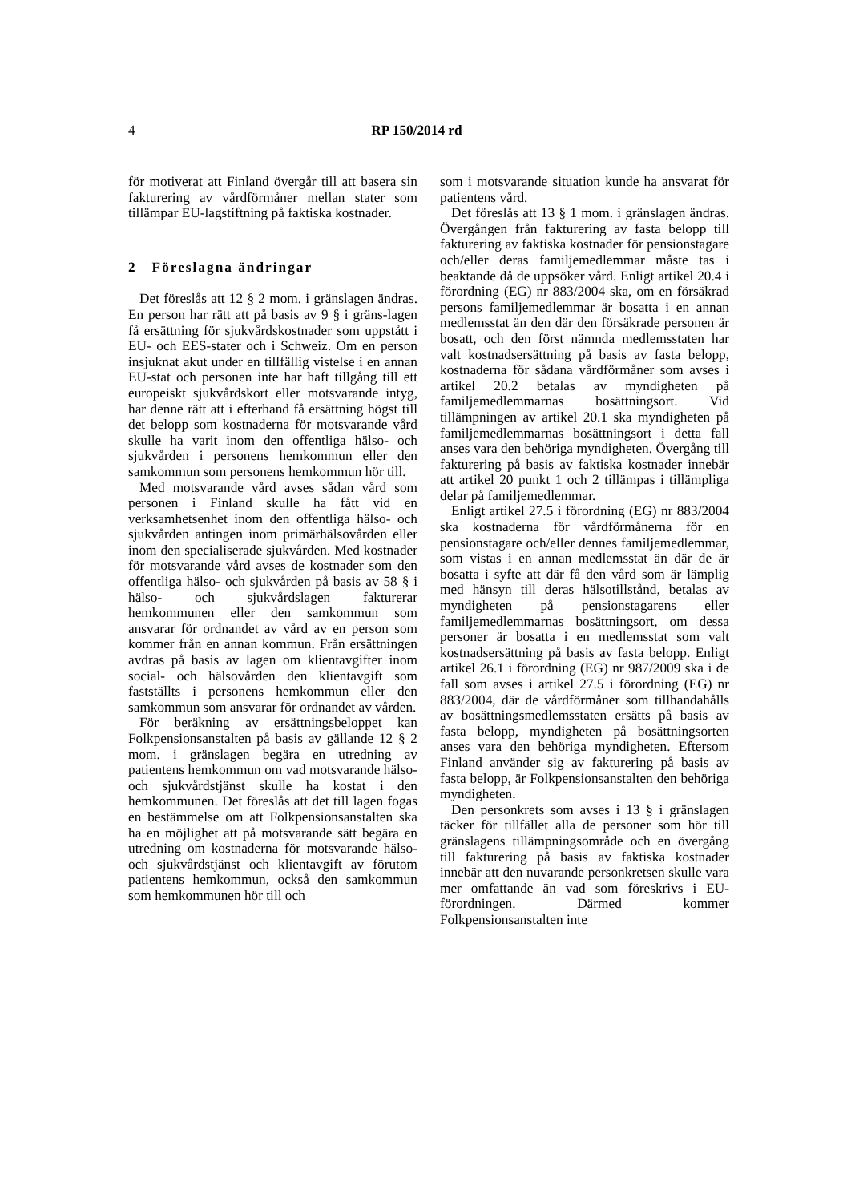4 RP 150/2014 rd
för motiverat att Finland övergår till att basera sin fakturering av vårdförmåner mellan stater som tillämpar EU-lagstiftning på faktiska kostnader.
2 Föreslagna ändringar
Det föreslås att 12 § 2 mom. i gränslagen ändras. En person har rätt att på basis av 9 § i gräns-lagen få ersättning för sjukvårdskostnader som uppstått i EU- och EES-stater och i Schweiz. Om en person insjuknat akut under en tillfällig vistelse i en annan EU-stat och personen inte har haft tillgång till ett europeiskt sjukvårdskort eller motsvarande intyg, har denne rätt att i efterhand få ersättning högst till det belopp som kostnaderna för motsvarande vård skulle ha varit inom den offentliga hälso- och sjukvården i personens hemkommun eller den samkommun som personens hemkommun hör till.
Med motsvarande vård avses sådan vård som personen i Finland skulle ha fått vid en verksamhetsenhet inom den offentliga hälso- och sjukvården antingen inom primärhälsovården eller inom den specialiserade sjukvården. Med kostnader för motsvarande vård avses de kostnader som den offentliga hälso- och sjukvården på basis av 58 § i hälso- och sjukvårdslagen fakturerar hemkommunen eller den samkommun som ansvarar för ordnandet av vård av en person som kommer från en annan kommun. Från ersättningen avdras på basis av lagen om klientavgifter inom social- och hälsovården den klientavgift som fastställts i personens hemkommun eller den samkommun som ansvarar för ordnandet av vården.
För beräkning av ersättningsbeloppet kan Folkpensionsanstalten på basis av gällande 12 § 2 mom. i gränslagen begära en utredning av patientens hemkommun om vad motsvarande hälso- och sjukvårdstjänst skulle ha kostat i den hemkommunen. Det föreslås att det till lagen fogas en bestämmelse om att Folkpensionsanstalten ska ha en möjlighet att på motsvarande sätt begära en utredning om kostnaderna för motsvarande hälso- och sjukvårdstjänst och klientavgift av förutom patientens hemkommun, också den samkommun som hemkommunen hör till och
som i motsvarande situation kunde ha ansvarat för patientens vård.
Det föreslås att 13 § 1 mom. i gränslagen ändras. Övergången från fakturering av fasta belopp till fakturering av faktiska kostnader för pensionstagare och/eller deras familjemedlemmar måste tas i beaktande då de uppsöker vård. Enligt artikel 20.4 i förordning (EG) nr 883/2004 ska, om en försäkrad persons familjemedlemmar är bosatta i en annan medlemsstat än den där den försäkrade personen är bosatt, och den först nämnda medlemsstaten har valt kostnadsersättning på basis av fasta belopp, kostnaderna för sådana vårdförmåner som avses i artikel 20.2 betalas av myndigheten på familjemedlemmarnas bosättningsort. Vid tillämpningen av artikel 20.1 ska myndigheten på familjemedlemmarnas bosättningsort i detta fall anses vara den behöriga myndigheten. Övergång till fakturering på basis av faktiska kostnader innebär att artikel 20 punkt 1 och 2 tillämpas i tillämpliga delar på familjemedlemmar.
Enligt artikel 27.5 i förordning (EG) nr 883/2004 ska kostnaderna för vårdförmånerna för en pensionstagare och/eller dennes familjemedlemmar, som vistas i en annan medlemsstat än där de är bosatta i syfte att där få den vård som är lämplig med hänsyn till deras hälsotillstånd, betalas av myndigheten på pensionstagarens eller familjemedlemmarnas bosättningsort, om dessa personer är bosatta i en medlemsstat som valt kostnadsersättning på basis av fasta belopp. Enligt artikel 26.1 i förordning (EG) nr 987/2009 ska i de fall som avses i artikel 27.5 i förordning (EG) nr 883/2004, där de vårdförmåner som tillhandahålls av bosättningsmedlemsstaten ersätts på basis av fasta belopp, myndigheten på bosättningsorten anses vara den behöriga myndigheten. Eftersom Finland använder sig av fakturering på basis av fasta belopp, är Folkpensionsanstalten den behöriga myndigheten.
Den personkrets som avses i 13 § i gränslagen täcker för tillfället alla de personer som hör till gränslagens tillämpningsområde och en övergång till fakturering på basis av faktiska kostnader innebär att den nuvarande personkretsen skulle vara mer omfattande än vad som föreskrivs i EU-förordningen. Därmed kommer Folkpensionsanstalten inte